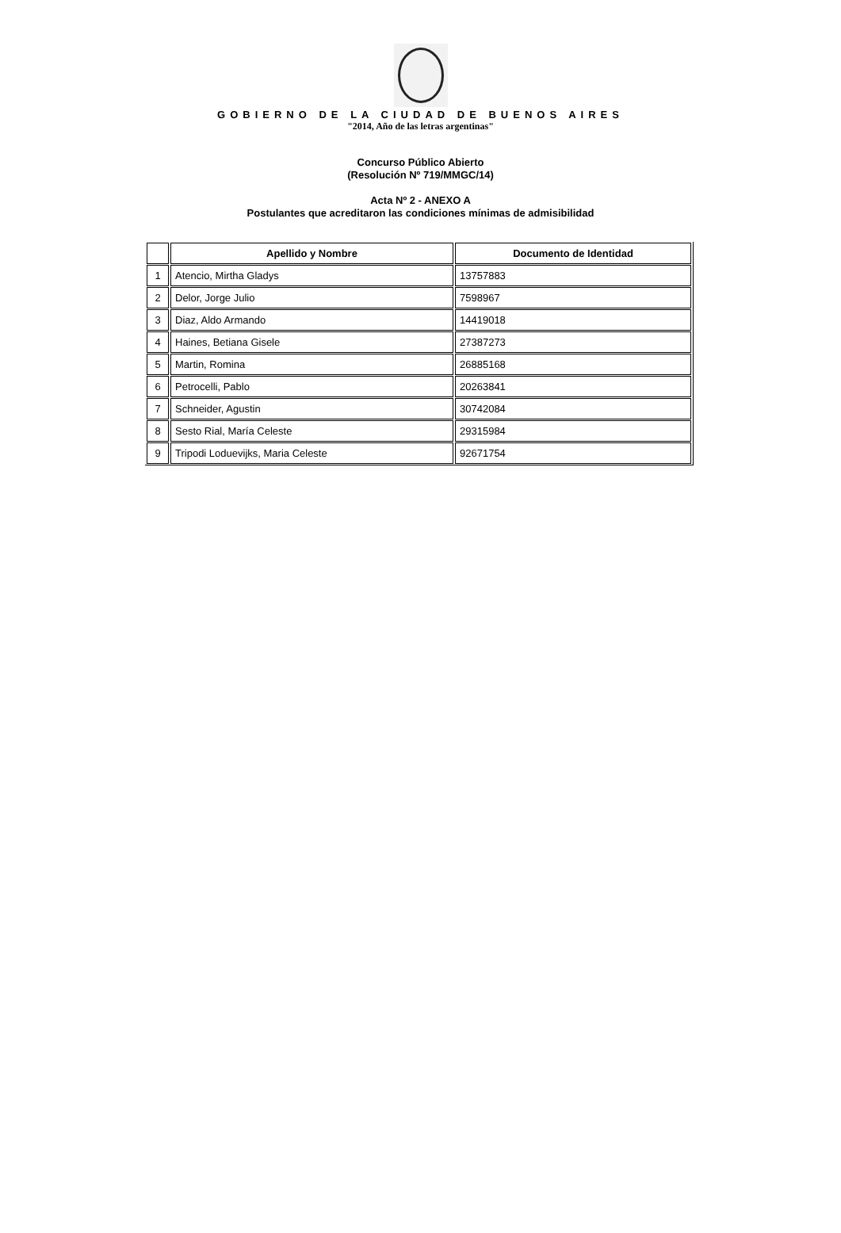GOBIERNO DE LA CIUDAD DE BUENOS AIRES
"2014, Año de las letras argentinas"
Concurso Público Abierto
(Resolución Nº 719/MMGC/14)
Acta Nº 2 - ANEXO A
Postulantes que acreditaron las condiciones mínimas de admisibilidad
| | Apellido y Nombre | Documento de Identidad |
| --- | --- | --- |
| 1 | Atencio, Mirtha Gladys | 13757883 |
| 2 | Delor, Jorge Julio | 7598967 |
| 3 | Diaz, Aldo Armando | 14419018 |
| 4 | Haines, Betiana Gisele | 27387273 |
| 5 | Martin, Romina | 26885168 |
| 6 | Petrocelli, Pablo | 20263841 |
| 7 | Schneider, Agustin | 30742084 |
| 8 | Sesto Rial, María Celeste | 29315984 |
| 9 | Tripodi Loduevijks, Maria Celeste | 92671754 |